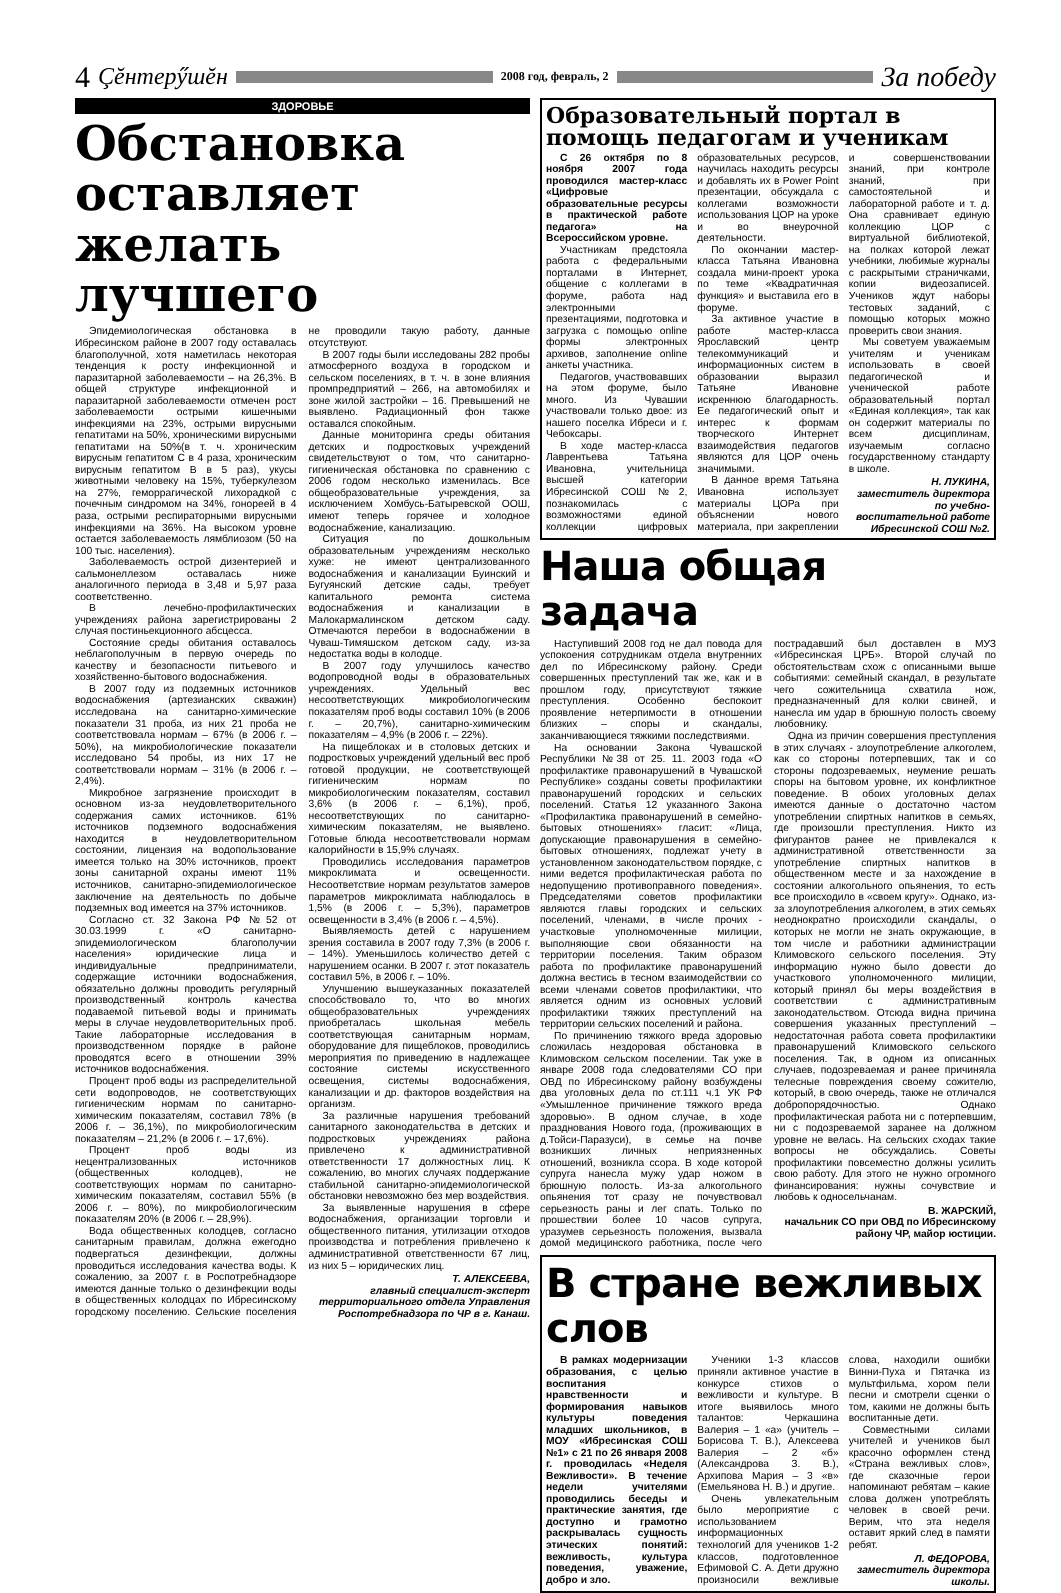4 Çĕнтерӳшĕн
2008 год, февраль, 2
За победу
ЗДОРОВЬЕ
Обстановка оставляет желать лучшего
Эпидемиологическая обстановка в Ибресинском районе в 2007 году оставалась благополучной, хотя наметилась некоторая тенденция к росту инфекционной и паразитарной заболеваемости – на 26,3%. В общей структуре инфекционной и паразитарной заболеваемости отмечен рост заболеваемости острыми кишечными инфекциями на 23%, острыми вирусными гепатитами на 50%, хроническими вирусными гепатитами на 50%(в т. ч. хроническим вирусным гепатитом С в 4 раза, хроническим вирусным гепатитом В в 5 раз), укусы животными человеку на 15%, туберкулезом на 27%, геморрагической лихорадкой с почечным синдромом на 34%, гонореей в 4 раза, острыми респираторными вирусными инфекциями на 36%. На высоком уровне остается заболеваемость лямблиозом (50 на 100 тыс. населения).
Заболеваемость острой дизентерией и сальмонеллезом оставалась ниже аналогичного периода в 3,48 и 5,97 раза соответственно.
В лечебно-профилактических учреждениях района зарегистрированы 2 случая постиньекционного абсцесса.
Состояние среды обитания оставалось неблагополучным в первую очередь по качеству и безопасности питьевого и хозяйственно-бытового водоснабжения.
В 2007 году из подземных источников водоснабжения (артезианских скважин) исследована на санитарно-химические показатели 31 проба, из них 21 проба не соответствовала нормам – 67% (в 2006 г. – 50%), на микробиологические показатели исследовано 54 пробы, из них 17 не соответствовали нормам – 31% (в 2006 г. – 2,4%).
Микробное загрязнение происходит в основном из-за неудовлетворительного содержания самих источников. 61% источников подземного водоснабжения находится в неудовлетворительном состоянии, лицензия на водопользование имеется только на 30% источников, проект зоны санитарной охраны имеют 11% источников, санитарно-эпидемиологическое заключение на деятельность по добыче подземных вод имеется на 37% источников.
Согласно ст. 32 Закона РФ №52 от 30.03.1999 г. «О санитарно-эпидемиологическом благополучии населения» юридические лица и индивидуальные предприниматели, содержащие источники водоснабжения, обязательно должны проводить регулярный производственный контроль качества подаваемой питьевой воды и принимать меры в случае неудовлетворительных проб. Такие лабораторные исследования в производственном порядке в районе проводятся всего в отношении 39% источников водоснабжения.
Процент проб воды из распределительной сети водопроводов, не соответствующих гигиеническим нормам по санитарно-химическим показателям, составил 78% (в 2006 г. – 36,1%), по микробиологическим показателям – 21,2% (в 2006 г. – 17,6%).
Процент проб воды из нецентрализованных источников (общественных колодцев), не соответствующих нормам по санитарно-химическим показателям, составил 55% (в 2006 г. – 80%), по микробиологическим показателям 20% (в 2006 г. – 28,9%).
Вода общественных колодцев, согласно санитарным правилам, должна ежегодно подвергаться дезинфекции, должны проводиться исследования качества воды. К сожалению, за 2007 г. в Роспотребнадзоре имеются данные только о дезинфекции воды в общественных колодцах по Ибресинскому городскому поселению. Сельские поселения не проводили такую работу, данные отсутствуют.
В 2007 годы были исследованы 282 пробы атмосферного воздуха в городском и сельском поселениях, в т. ч. в зоне влияния промпредприятий – 266, на автомобилях и зоне жилой застройки – 16. Превышений не выявлено. Радиационный фон также оставался спокойным.
Данные мониторинга среды обитания детских и подростковых учреждений свидетельствуют о том, что санитарно-гигиеническая обстановка по сравнению с 2006 годом несколько изменилась. Все общеобразовательные учреждения, за исключением Хомбусь-Батыревской ООШ, имеют теперь горячее и холодное водоснабжение, канализацию.
Ситуация по дошкольным образовательным учреждениям несколько хуже: не имеют централизованного водоснабжения и канализации Буинский и Бугуянский детские сады, требует капитального ремонта система водоснабжения и канализации в Малокармалинском детском саду. Отмечаются перебои в водоснабжении в Чуваш-Тимяшском детском саду, из-за недостатка воды в колодце.
В 2007 году улучшилось качество водопроводной воды в образовательных учреждениях. Удельный вес несоответствующих микробиологическим показателям проб воды составил 10% (в 2006 г. – 20,7%), санитарно-химическим показателям – 4,9% (в 2006 г. – 22%).
На пищеблоках и в столовых детских и подростковых учреждений удельный вес проб готовой продукции, не соответствующей гигиеническим нормам по микробиологическим показателям, составил 3,6% (в 2006 г. – 6,1%), проб, несоответствующих по санитарно-химическим показателям, не выявлено. Готовые блюда несоответствовали нормам калорийности в 15,9% случаях.
Проводились исследования параметров микроклимата и освещенности. Несоответствие нормам результатов замеров параметров микроклимата наблюдалось в 1,5% (в 2006 г. – 5,3%), параметров освещенности в 3,4% (в 2006 г. – 4,5%).
Выявляемость детей с нарушением зрения составила в 2007 году 7,3% (в 2006 г. – 14%). Уменьшилось количество детей с нарушением осанки. В 2007 г. этот показатель составил 5%, в 2006 г. – 10%.
Улучшению вышеуказанных показателей способствовало то, что во многих общеобразовательных учреждениях приобреталась школьная мебель соответствующая санитарным нормам, оборудование для пищеблоков, проводились мероприятия по приведению в надлежащее состояние системы искусственного освещения, системы водоснабжения, канализации и др. факторов воздействия на организм.
За различные нарушения требований санитарного законодательства в детских и подростковых учреждениях района привлечено к административной ответственности 17 должностных лиц. К сожалению, во многих случаях поддержание стабильной санитарно-эпидемиологической обстановки невозможно без мер воздействия.
За выявленные нарушения в сфере водоснабжения, организации торговли и общественного питания, утилизации отходов производства и потребления привлечено к административной ответственности 67 лиц, из них 5 – юридических лиц.
Т. АЛЕКСЕЕВА,
главный специалист-эксперт территориального отдела Управления Роспотребнадзора по ЧР в г. Канаш.
Образовательный портал в помощь педагогам и ученикам
С 26 октября по 8 ноября 2007 года проводился мастер-класс «Цифровые образовательные ресурсы в практической работе педагога» на Всероссийском уровне.
Участникам предстояла работа с федеральными порталами в Интернет, общение с коллегами в форуме, работа над электронными презентациями, подготовка и загрузка с помощью online формы электронных архивов, заполнение online анкеты участника.
Педагогов, участвовавших на этом форуме, было много. Из Чувашии участвовали только двое: из нашего поселка Ибреси и г. Чебоксары.
В ходе мастер-класса Лаврентьева Татьяна Ивановна, учительница высшей категории Ибресинской СОШ №2, познакомилась с возможностями единой коллекции цифровых образовательных ресурсов, научилась находить ресурсы и добавлять их в Power Point презентации, обсуждала с коллегами возможности использования ЦОР на уроке и во внеурочной деятельности.
По окончании мастер-класса Татьяна Ивановна создала мини-проект урока по теме «Квадратичная функция» и выставила его в форуме.
За активное участие в работе мастер-класса Ярославский центр телекоммуникаций и информационных систем в образовании выразил Татьяне Ивановне искреннюю благодарность. Ее педагогический опыт и интерес к формам творческого Интернет взаимодействия педагогов являются для ЦОР очень значимыми.
В данное время Татьяна Ивановна использует материалы ЦОРа при объяснении нового материала, при закреплении и совершенствовании знаний, при контроле знаний, при самостоятельной и лабораторной работе и т. д. Она сравнивает единую коллекцию ЦОР с виртуальной библиотекой, на полках которой лежат учебники, любимые журналы с раскрытыми страничками, копии видеозаписей. Учеников ждут наборы тестовых заданий, с помощью которых можно проверить свои знания.
Мы советуем уважаемым учителям и ученикам использовать в своей педагогической и ученической работе образовательный портал «Единая коллекция», так как он содержит материалы по всем дисциплинам, изучаемым согласно государственному стандарту в школе.
Н. ЛУКИНА,
заместитель директора по учебно-воспитательной работе Ибресинской СОШ №2.
Наша общая задача
Наступивший 2008 год не дал повода для успокоения сотрудникам отдела внутренних дел по Ибресинскому району. Среди совершенных преступлений так же, как и в прошлом году, присутствуют тяжкие преступления. Особенно беспокоит проявление нетерпимости в отношении близких – споры и скандалы, заканчивающиеся тяжкими последствиями.
На основании Закона Чувашской Республики №38 от 25. 11. 2003 года «О профилактике правонарушений в Чувашской Республике» созданы советы профилактики правонарушений городских и сельских поселений. Статья 12 указанного Закона «Профилактика правонарушений в семейно-бытовых отношениях» гласит: «Лица, допускающие правонарушения в семейно-бытовых отношениях, подлежат учету в установленном законодательством порядке, с ними ведется профилактическая работа по недопущению противоправного поведения». Председателями советов профилактики являются главы городских и сельских поселений, членами, в числе прочих - участковые уполномоченные милиции, выполняющие свои обязанности на территории поселения. Таким образом работа по профилактике правонарушений должна вестись в тесном взаимодействии со всеми членами советов профилактики, что является одним из основных условий профилактики тяжких преступлений на территории сельских поселений и района.
По причинению тяжкого вреда здоровью сложилась нездоровая обстановка в Климовском сельском поселении. Так уже в январе 2008 года следователями СО при ОВД по Ибресинскому району возбуждены два уголовных дела по ст.111 ч.1 УК РФ «Умышленное причинение тяжкого вреда здоровью». В одном случае, в ходе празднования Нового года, (проживающих в д.Тойси-Паразуси), в семье на почве возникших личных неприязненных отношений, возникла ссора. В ходе которой супруга нанесла мужу удар ножом в брюшную полость. Из-за алкогольного опьянения тот сразу не почувствовал серьезность раны и лег спать. Только по прошествии более 10 часов супруга, уразумев серьезность положения, вызвала домой медицинского работника, после чего пострадавший был доставлен в МУЗ «Ибресинская ЦРБ». Второй случай по обстоятельствам схож с описанными выше событиями: семейный скандал, в результате чего сожительница схватила нож, предназначенный для колки свиней, и нанесла им удар в брюшную полость своему любовнику.
Одна из причин совершения преступления в этих случаях - злоупотребление алкоголем, как со стороны потерпевших, так и со стороны подозреваемых, неумение решать споры на бытовом уровне, их конфликтное поведение. В обоих уголовных делах имеются данные о достаточно частом употреблении спиртных напитков в семьях, где произошли преступления. Никто из фигурантов ранее не привлекался к административной ответственности за употребление спиртных напитков в общественном месте и за нахождение в состоянии алкогольного опьянения, то есть все происходило в «своем кругу». Однако, из-за злоупотребления алкоголем, в этих семьях неоднократно происходили скандалы, о которых не могли не знать окружающие, в том числе и работники администрации Климовского сельского поселения. Эту информацию нужно было довести до участкового уполномоченного милиции, который принял бы меры воздействия в соответствии с административным законодательством. Отсюда видна причина совершения указанных преступлений – недостаточная работа совета профилактики правонарушений Климовского сельского поселения. Так, в одном из описанных случаев, подозреваемая и ранее причиняла телесные повреждения своему сожителю, который, в свою очередь, также не отличался добропорядочностью. Однако профилактическая работа ни с потерпевшим, ни с подозреваемой заранее на должном уровне не велась. На сельских сходах такие вопросы не обсуждались. Советы профилактики повсеместно должны усилить свою работу. Для этого не нужно огромного финансирования: нужны сочувствие и любовь к односельчанам.
В. ЖАРСКИЙ,
начальник СО при ОВД по Ибресинскому району ЧР, майор юстиции.
В стране вежливых слов
В рамках модернизации образования, с целью воспитания нравственности и формирования навыков культуры поведения младших школьников, в МОУ «Ибресинская СОШ №1» с 21 по 26 января 2008 г. проводилась «Неделя Вежливости». В течение недели учителями проводились беседы и практические занятия, где доступно и грамотно раскрывалась сущность этических понятий: вежливость, культура поведения, уважение, добро и зло.
Ученики 1-3 классов приняли активное участие в конкурсе стихов о вежливости и культуре. В итоге выявилось много талантов: Черкашина Валерия – 1 «а» (учитель – Борисова Т. В.), Алексеева Валерия – 2 «б» (Александрова З. В.), Архипова Мария – 3 «в» (Емельянова Н. В.) и другие.
Очень увлекательным было мероприятие с использованием информационных технологий для учеников 1-2 классов, подготовленное Ефимовой С. А. Дети дружно произносили вежливые слова, находили ошибки Винни-Пуха и Пятачка из мультфильма, хором пели песни и смотрели сценки о том, какими не должны быть воспитанные дети.
Совместными силами учителей и учеников был красочно оформлен стенд «Страна вежливых слов», где сказочные герои напоминают ребятам – какие слова должен употреблять человек в своей речи. Верим, что эта неделя оставит яркий след в памяти ребят.
Л. ФЕДОРОВА,
заместитель директора школы.